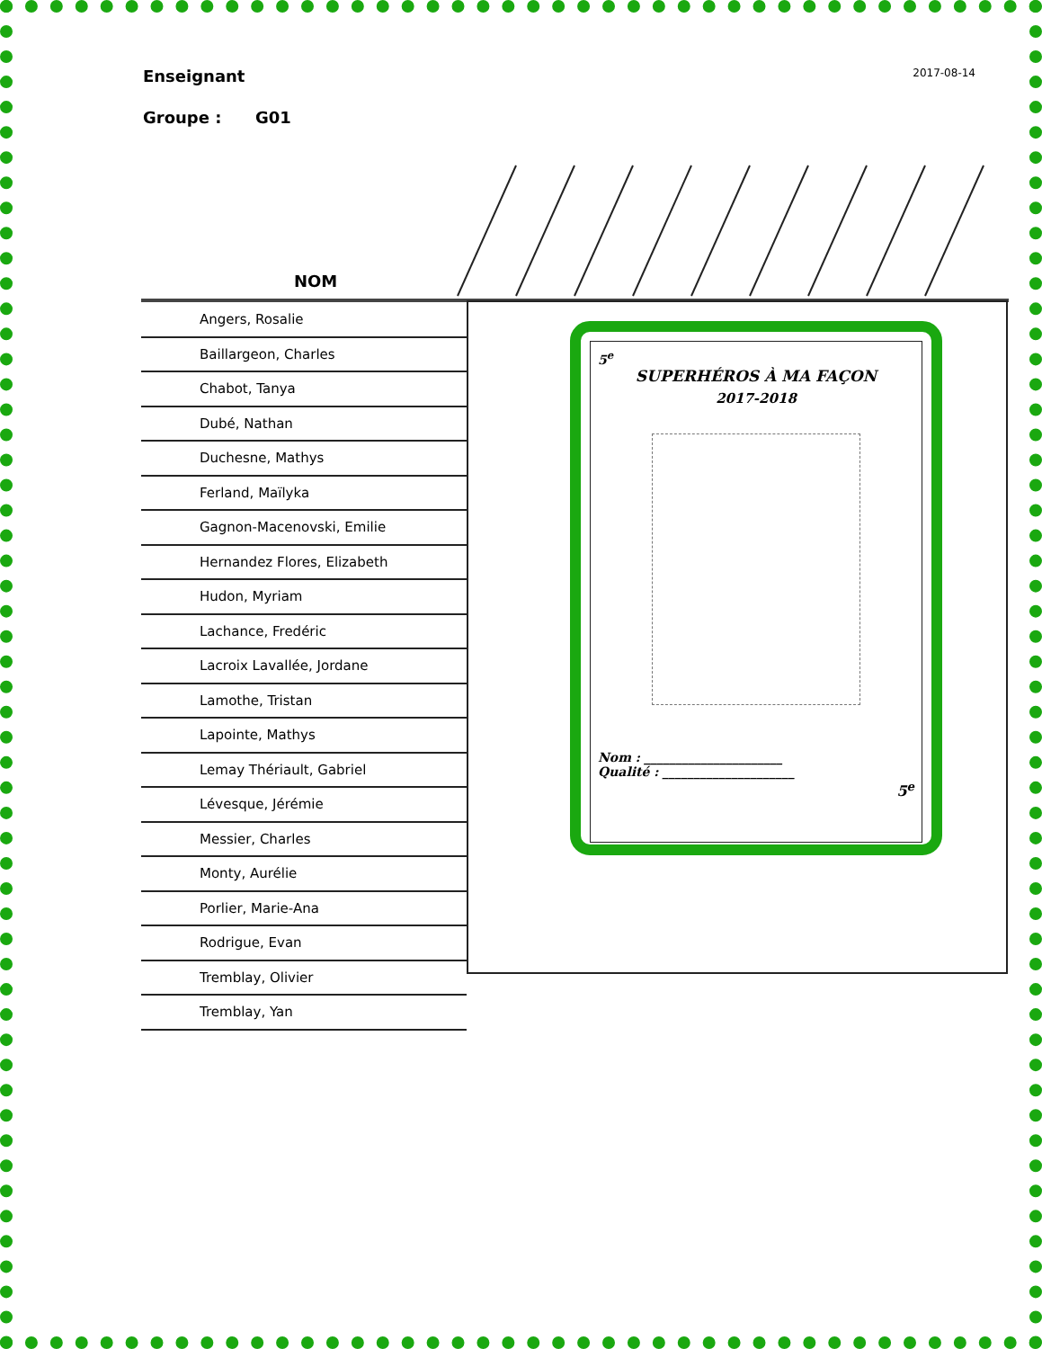Enseignant 2017-08-14
Groupe : G01
NOM
| Angers, Rosalie |
| Baillargeon, Charles |
| Chabot, Tanya |
| Dubé, Nathan |
| Duchesne, Mathys |
| Ferland, Maïlyka |
| Gagnon-Macenovski, Emilie |
| Hernandez Flores, Elizabeth |
| Hudon, Myriam |
| Lachance, Fredéric |
| Lacroix Lavallée, Jordane |
| Lamothe, Tristan |
| Lapointe, Mathys |
| Lemay Thériault, Gabriel |
| Lévesque, Jérémie |
| Messier, Charles |
| Monty, Aurélie |
| Porlier, Marie-Ana |
| Rodrigue, Evan |
| Tremblay, Olivier |
| Tremblay, Yan |
5<sup>e</sup>
SUPERHÉROS À MA FAÇON
2017-2018
Nom : ______________________
Qualité : _____________________
5<sup>e</sup>